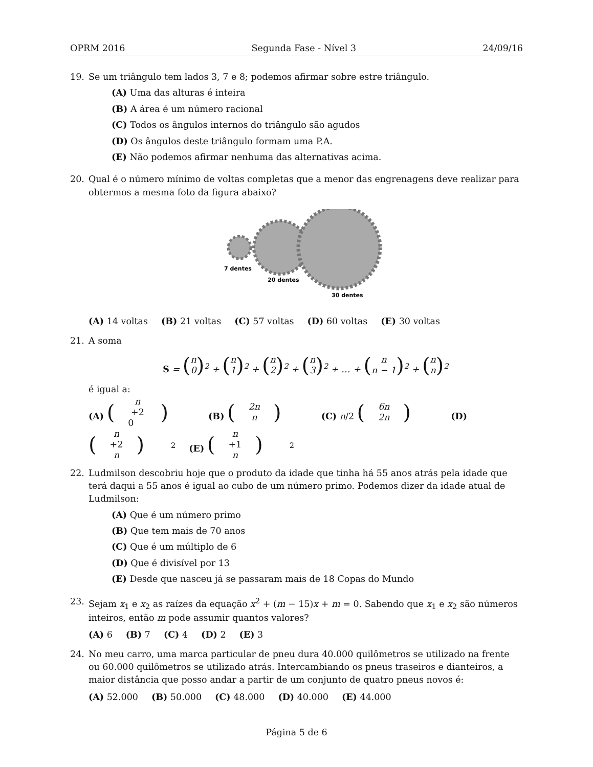OPRM 2016 Segunda Fase - Nível 3 24/09/16
19. Se um triângulo tem lados 3, 7 e 8; podemos afirmar sobre estre triângulo.
(A) Uma das alturas é inteira
(B) A área é um número racional
(C) Todos os ângulos internos do triângulo são agudos
(D) Os ângulos deste triângulo formam uma P.A.
(E) Não podemos afirmar nenhuma das alternativas acima.
20. Qual é o número mínimo de voltas completas que a menor das engrenagens deve realizar para obtermos a mesma foto da figura abaixo?
7 dentes
20 dentes
30 dentes
(A) 14 voltas (B) 21 voltas (C) 57 voltas (D) 60 voltas (E) 30 voltas
21. A soma
S = (n 0)<sup>2</sup> + (n 1)<sup>2</sup> + (n 2)<sup>2</sup> + (n 3)<sup>2</sup> + … + (n n − 1)<sup>2</sup> + (n n)<sup>2</sup>
é igual a:
(A) (n +2 0) (B) (2n n) (C) n/2 (6n 2n) (D) (n +2 n)<sup>2</sup> (E) (n +1 n)<sup>2</sup>
22. Ludmilson descobriu hoje que o produto da idade que tinha há 55 anos atrás pela idade que terá daqui a 55 anos é igual ao cubo de um número primo. Podemos dizer da idade atual de Ludmilson:
(A) Que é um número primo
(B) Que tem mais de 70 anos
(C) Que é um múltiplo de 6
(D) Que é divisível por 13
(E) Desde que nasceu já se passaram mais de 18 Copas do Mundo
23. Sejam x<sub>1</sub> e x<sub>2</sub> as raízes da equação x<sup>2</sup> + (m − 15)x + m = 0. Sabendo que x<sub>1</sub> e x<sub>2</sub> são números inteiros, então m pode assumir quantos valores?
(A) 6 (B) 7 (C) 4 (D) 2 (E) 3
24. No meu carro, uma marca particular de pneu dura 40.000 quilômetros se utilizado na frente ou 60.000 quilômetros se utilizado atrás. Intercambiando os pneus traseiros e dianteiros, a maior distância que posso andar a partir de um conjunto de quatro pneus novos é:
(A) 52.000 (B) 50.000 (C) 48.000 (D) 40.000 (E) 44.000
Página 5 de 6